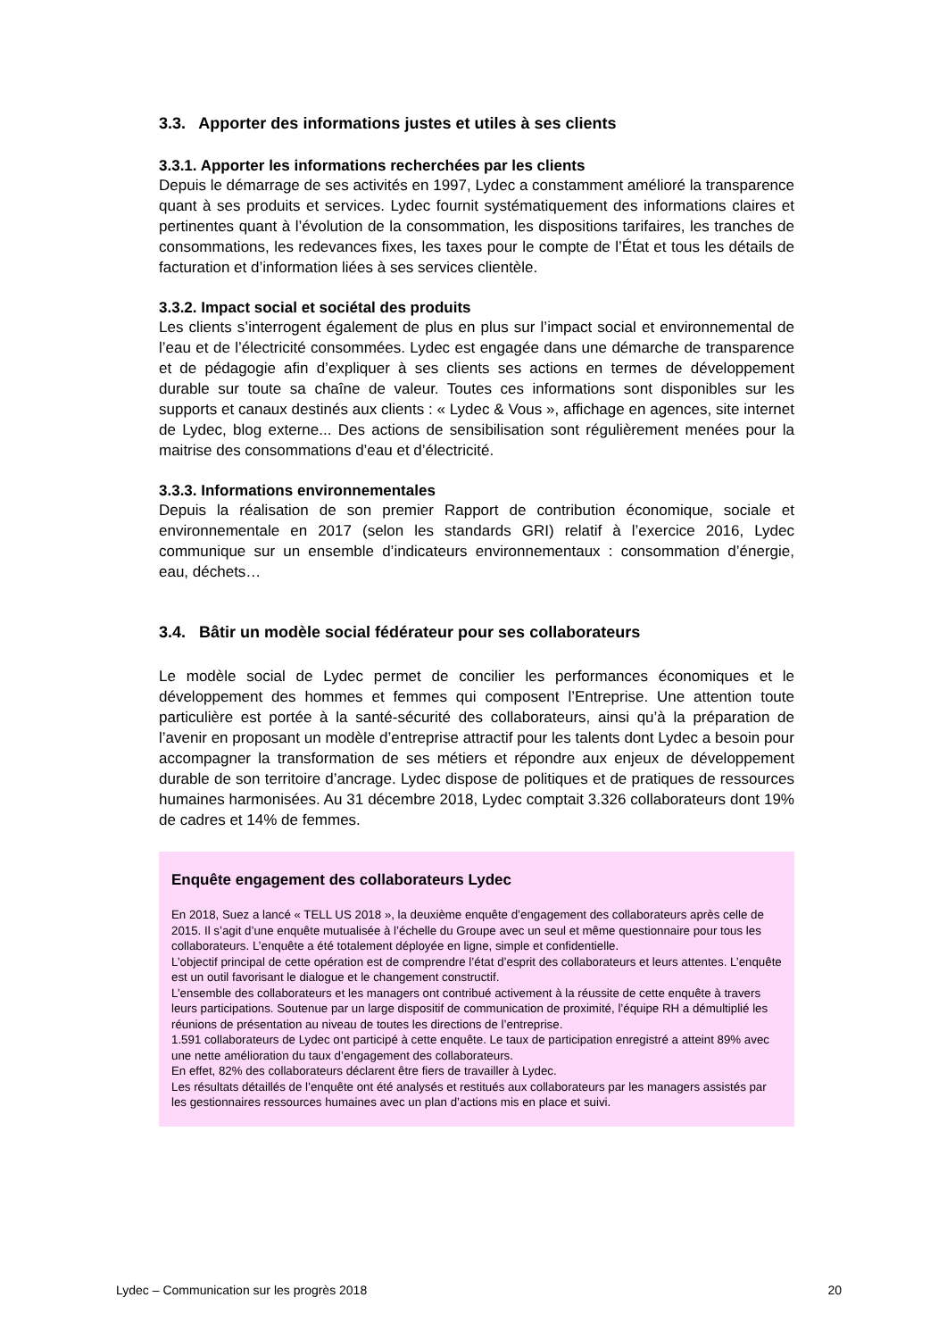3.3. Apporter des informations justes et utiles à ses clients
3.3.1. Apporter les informations recherchées par les clients
Depuis le démarrage de ses activités en 1997, Lydec a constamment amélioré la transparence quant à ses produits et services. Lydec fournit systématiquement des informations claires et pertinentes quant à l’évolution de la consommation, les dispositions tarifaires, les tranches de consommations, les redevances fixes, les taxes pour le compte de l’État et tous les détails de facturation et d’information liées à ses services clientèle.
3.3.2. Impact social et sociétal des produits
Les clients s’interrogent également de plus en plus sur l’impact social et environnemental de l’eau et de l’électricité consommées. Lydec est engagée dans une démarche de transparence et de pédagogie afin d’expliquer à ses clients ses actions en termes de développement durable sur toute sa chaîne de valeur. Toutes ces informations sont disponibles sur les supports et canaux destinés aux clients : « Lydec & Vous », affichage en agences, site internet de Lydec, blog externe... Des actions de sensibilisation sont régulièrement menées pour la maitrise des consommations d’eau et d’électricité.
3.3.3. Informations environnementales
Depuis la réalisation de son premier Rapport de contribution économique, sociale et environnementale en 2017 (selon les standards GRI) relatif à l’exercice 2016, Lydec communique sur un ensemble d’indicateurs environnementaux : consommation d’énergie, eau, déchets…
3.4. Bâtir un modèle social fédérateur pour ses collaborateurs
Le modèle social de Lydec permet de concilier les performances économiques et le développement des hommes et femmes qui composent l’Entreprise. Une attention toute particulière est portée à la santé-sécurité des collaborateurs, ainsi qu’à la préparation de l’avenir en proposant un modèle d’entreprise attractif pour les talents dont Lydec a besoin pour accompagner la transformation de ses métiers et répondre aux enjeux de développement durable de son territoire d’ancrage. Lydec dispose de politiques et de pratiques de ressources humaines harmonisées. Au 31 décembre 2018, Lydec comptait 3.326 collaborateurs dont 19% de cadres et 14% de femmes.
Enquête engagement des collaborateurs Lydec
En 2018, Suez a lancé « TELL US 2018 », la deuxième enquête d’engagement des collaborateurs après celle de 2015. Il s’agit d’une enquête mutualisée à l’échelle du Groupe avec un seul et même questionnaire pour tous les collaborateurs. L’enquête a été totalement déployée en ligne, simple et confidentielle.
L’objectif principal de cette opération est de comprendre l’état d’esprit des collaborateurs et leurs attentes. L’enquête est un outil favorisant le dialogue et le changement constructif.
L’ensemble des collaborateurs et les managers ont contribué activement à la réussite de cette enquête à travers leurs participations. Soutenue par un large dispositif de communication de proximité, l’équipe RH a démultiplié les réunions de présentation au niveau de toutes les directions de l’entreprise.
1.591 collaborateurs de Lydec ont participé à cette enquête. Le taux de participation enregistré a atteint 89% avec une nette amélioration du taux d’engagement des collaborateurs.
En effet, 82% des collaborateurs déclarent être fiers de travailler à Lydec.
Les résultats détaillés de l’enquête ont été analysés et restitués aux collaborateurs par les managers assistés par les gestionnaires ressources humaines avec un plan d’actions mis en place et suivi.
Lydec – Communication sur les progrès 2018 20